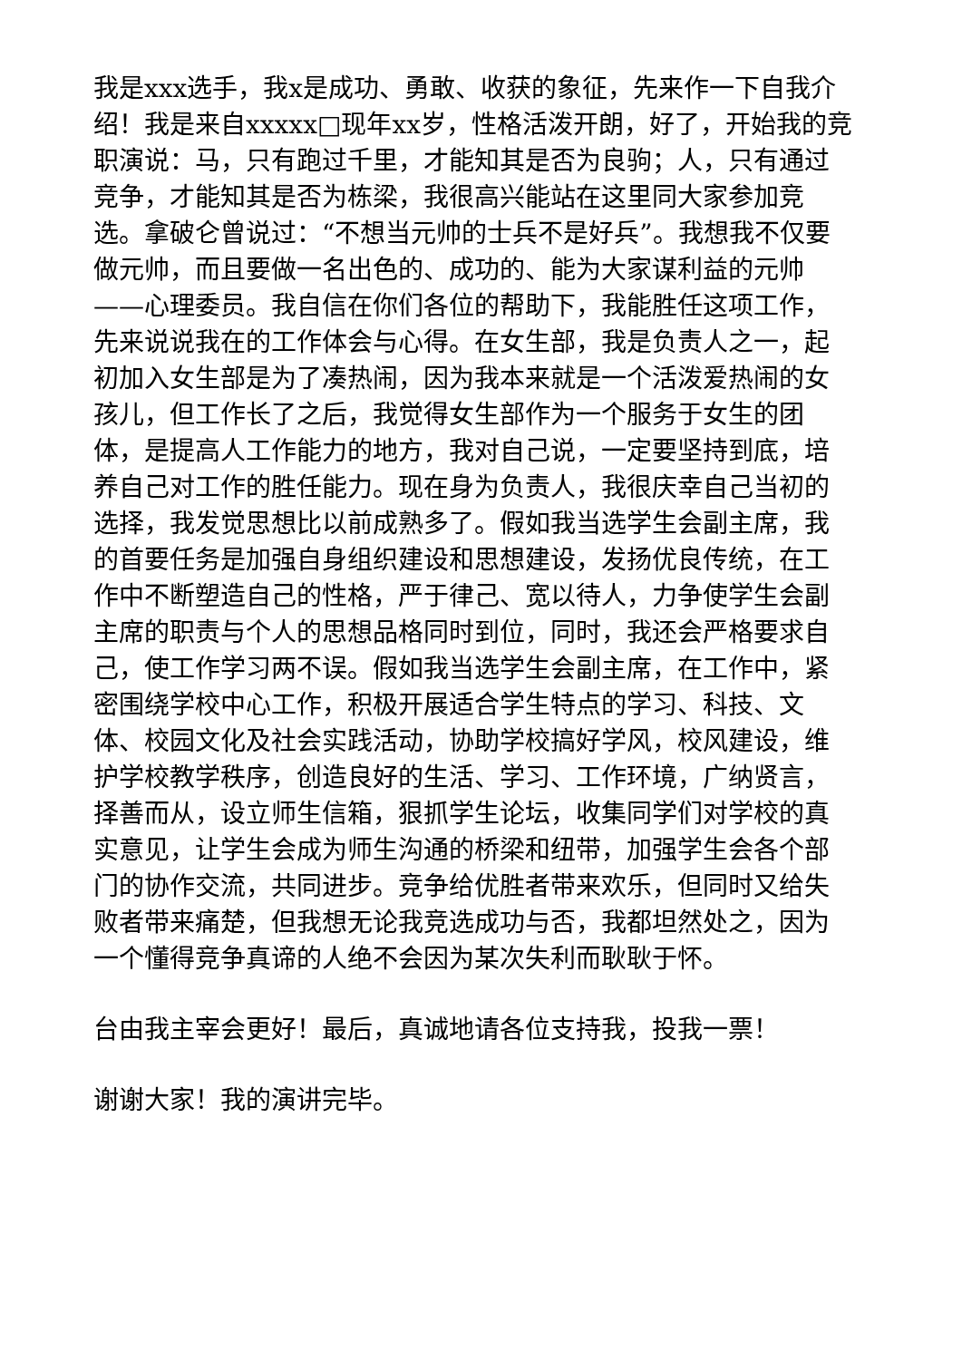我是xxx选手，我x是成功、勇敢、收获的象征，先来作一下自我介绍！我是来自xxxxx□现年xx岁，性格活泼开朗，好了，开始我的竞职演说：马，只有跑过千里，才能知其是否为良驹；人，只有通过竞争，才能知其是否为栋梁，我很高兴能站在这里同大家参加竞选。拿破仑曾说过：“不想当元帅的士兵不是好兵”。我想我不仅要做元帅，而且要做一名出色的、成功的、能为大家谋利益的元帅——心理委员。我自信在你们各位的帮助下，我能胜任这项工作，先来说说我在的工作体会与心得。在女生部，我是负责人之一，起初加入女生部是为了凑热闹，因为我本来就是一个活泼爱热闹的女孩儿，但工作长了之后，我觉得女生部作为一个服务于女生的团体，是提高人工作能力的地方，我对自己说，一定要坚持到底，培养自己对工作的胜任能力。现在身为负责人，我很庆幸自己当初的选择，我发觉思想比以前成熟多了。假如我当选学生会副主席，我的首要任务是加强自身组织建设和思想建设，发扬优良传统，在工作中不断塑造自己的性格，严于律己、宽以待人，力争使学生会副主席的职责与个人的思想品格同时到位，同时，我还会严格要求自己，使工作学习两不误。假如我当选学生会副主席，在工作中，紧密围绕学校中心工作，积极开展适合学生特点的学习、科技、文体、校园文化及社会实践活动，协助学校搞好学风，校风建设，维护学校教学秩序，创造良好的生活、学习、工作环境，广纳贤言，择善而从，设立师生信箱，狠抓学生论坛，收集同学们对学校的真实意见，让学生会成为师生沟通的桥梁和纽带，加强学生会各个部门的协作交流，共同进步。竞争给优胜者带来欢乐，但同时又给失败者带来痛楚，但我想无论我竞选成功与否，我都坦然处之，因为一个懂得竞争真谛的人绝不会因为某次失利而耿耿于怀。
台由我主宰会更好！最后，真诚地请各位支持我，投我一票！
谢谢大家！我的演讲完毕。